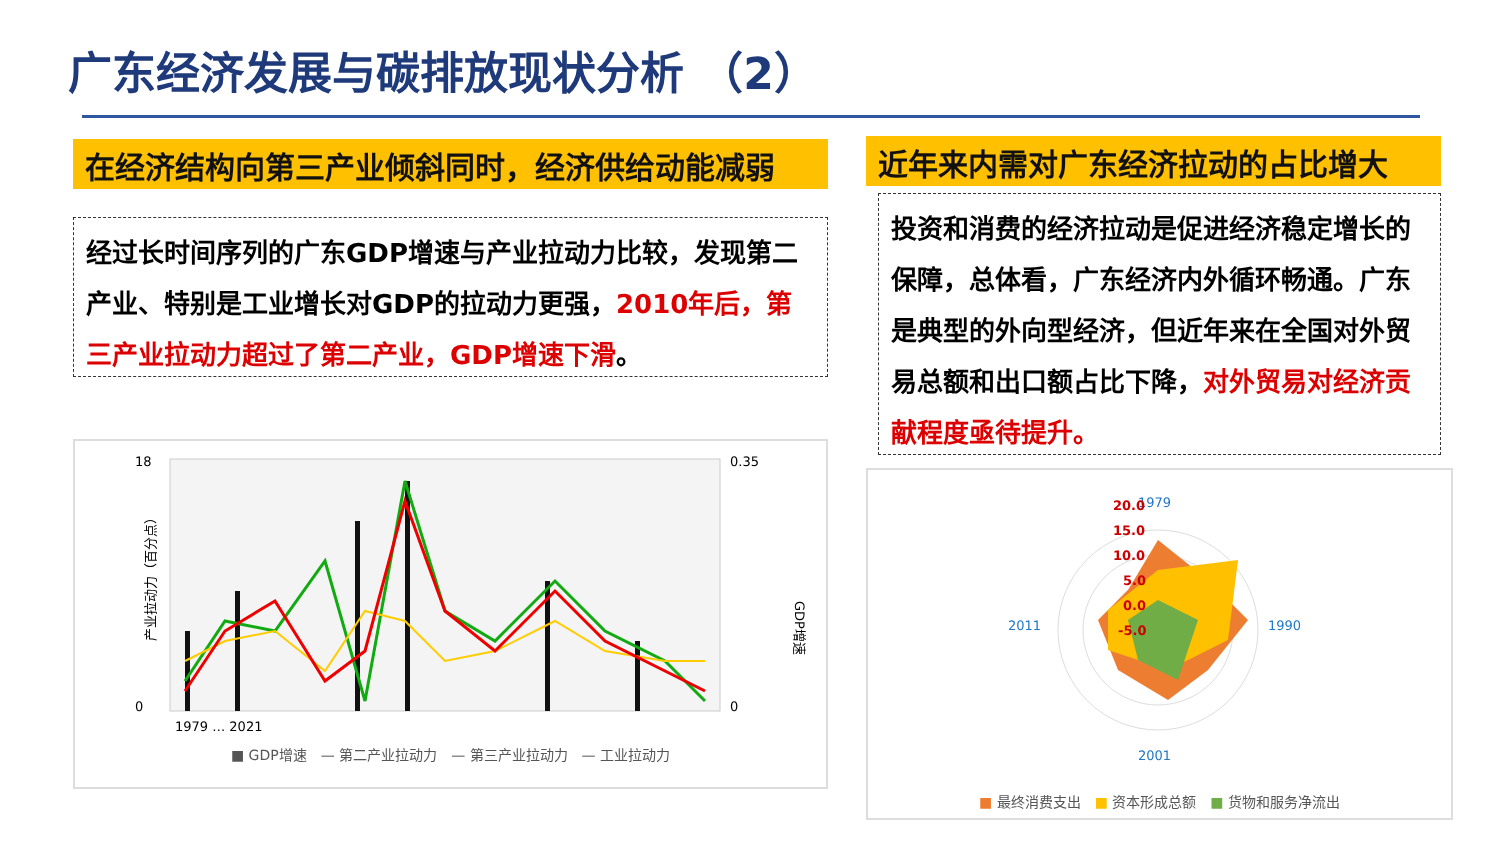广东经济发展与碳排放现状分析 （2）
在经济结构向第三产业倾斜同时，经济供给动能减弱 近年来内需对广东经济拉动的占比增大
经过长时间序列的广东GDP增速与产业拉动力比较，发现第二产业、特别是工业增长对GDP的拉动力更强，2010年后，第三产业拉动力超过了第二产业，GDP增速下滑。
投资和消费的经济拉动是促进经济稳定增长的保障，总体看，广东经济内外循环畅通。广东是典型的外向型经济，但近年来在全国对外贸易总额和出口额占比下降，对外贸易对经济贡献程度亟待提升。
18
0
0.35
0
产业拉动力（百分点）
GDP增速
1979 … 2021
■ GDP增速　— 第二产业拉动力　— 第三产业拉动力　— 工业拉动力
1979
20.0
15.0
10.0
5.0
0.0
-5.0
1990
2011
2001
■ 最终消费支出　■ 资本形成总额　■ 货物和服务净流出